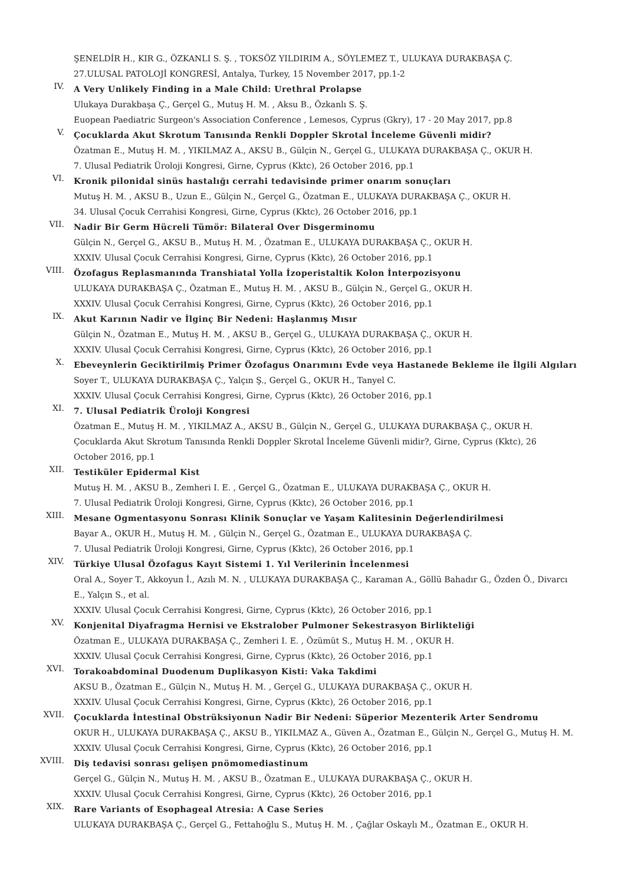ŞENELDİR H., KIR G., ÖZKANLI S. Ş. , TOKSÖZ YILDIRIM A., SÖYLEMEZ T., ULUKAYA DURAKBAŞA Ç.
27.ULUSAL PATOLOJİ KONGRESİ, Antalya, Turkey, 15 November 2017, pp.1-2
IV.
A Very Unlikely Finding in a Male Child: Urethral Prolapse
Ulukaya Durakbaşa Ç., Gerçel G., Mutuş H. M. , Aksu B., Özkanlı S. Ş.
Euopean Paediatric Surgeon's Association Conference , Lemesos, Cyprus (Gkry), 17 - 20 May 2017, pp.8
V.
Çocuklarda Akut Skrotum Tanısında Renkli Doppler Skrotal İnceleme Güvenli midir?
Özatman E., Mutuş H. M. , YIKILMAZ A., AKSU B., Gülçin N., Gerçel G., ULUKAYA DURAKBAŞA Ç., OKUR H.
7. Ulusal Pediatrik Üroloji Kongresi, Girne, Cyprus (Kktc), 26 October 2016, pp.1
VI.
Kronik pilonidal sinüs hastalığı cerrahi tedavisinde primer onarım sonuçları
Mutuş H. M. , AKSU B., Uzun E., Gülçin N., Gerçel G., Özatman E., ULUKAYA DURAKBAŞA Ç., OKUR H.
34. Ulusal Çocuk Cerrahisi Kongresi, Girne, Cyprus (Kktc), 26 October 2016, pp.1
VII.
Nadir Bir Germ Hücreli Tümör: Bilateral Over Disgerminomu
Gülçin N., Gerçel G., AKSU B., Mutuş H. M. , Özatman E., ULUKAYA DURAKBAŞA Ç., OKUR H.
XXXIV. Ulusal Çocuk Cerrahisi Kongresi, Girne, Cyprus (Kktc), 26 October 2016, pp.1
VIII.
Özofagus Replasmanında Transhiatal Yolla İzoperistaltik Kolon İnterpozisyonu
ULUKAYA DURAKBAŞA Ç., Özatman E., Mutuş H. M. , AKSU B., Gülçin N., Gerçel G., OKUR H.
XXXIV. Ulusal Çocuk Cerrahisi Kongresi, Girne, Cyprus (Kktc), 26 October 2016, pp.1
IX.
Akut Karının Nadir ve İlginç Bir Nedeni: Haşlanmış Mısır
Gülçin N., Özatman E., Mutuş H. M. , AKSU B., Gerçel G., ULUKAYA DURAKBAŞA Ç., OKUR H.
XXXIV. Ulusal Çocuk Cerrahisi Kongresi, Girne, Cyprus (Kktc), 26 October 2016, pp.1
X.
Ebeveynlerin Geciktirilmiş Primer Özofagus Onarımını Evde veya Hastanede Bekleme ile İlgili Algıları
Soyer T., ULUKAYA DURAKBAŞA Ç., Yalçın Ş., Gerçel G., OKUR H., Tanyel C.
XXXIV. Ulusal Çocuk Cerrahisi Kongresi, Girne, Cyprus (Kktc), 26 October 2016, pp.1
XI.
7. Ulusal Pediatrik Üroloji Kongresi
Özatman E., Mutuş H. M. , YIKILMAZ A., AKSU B., Gülçin N., Gerçel G., ULUKAYA DURAKBAŞA Ç., OKUR H.
Çocuklarda Akut Skrotum Tanısında Renkli Doppler Skrotal İnceleme Güvenli midir?, Girne, Cyprus (Kktc), 26 October 2016, pp.1
XII.
Testiküler Epidermal Kist
Mutuş H. M. , AKSU B., Zemheri I. E. , Gerçel G., Özatman E., ULUKAYA DURAKBAŞA Ç., OKUR H.
7. Ulusal Pediatrik Üroloji Kongresi, Girne, Cyprus (Kktc), 26 October 2016, pp.1
XIII.
Mesane Ogmentasyonu Sonrası Klinik Sonuçlar ve Yaşam Kalitesinin Değerlendirilmesi
Bayar A., OKUR H., Mutuş H. M. , Gülçin N., Gerçel G., Özatman E., ULUKAYA DURAKBAŞA Ç.
7. Ulusal Pediatrik Üroloji Kongresi, Girne, Cyprus (Kktc), 26 October 2016, pp.1
XIV.
Türkiye Ulusal Özofagus Kayıt Sistemi 1. Yıl Verilerinin İncelenmesi
Oral A., Soyer T., Akkoyun İ., Azılı M. N. , ULUKAYA DURAKBAŞA Ç., Karaman A., Göllü Bahadır G., Özden Ö., Divarcı E., Yalçın S., et al.
XXXIV. Ulusal Çocuk Cerrahisi Kongresi, Girne, Cyprus (Kktc), 26 October 2016, pp.1
XV.
Konjenital Diyafragma Hernisi ve Ekstralober Pulmoner Sekestrasyon Birlikteliği
Özatman E., ULUKAYA DURAKBAŞA Ç., Zemheri I. E. , Özümüt S., Mutuş H. M. , OKUR H.
XXXIV. Ulusal Çocuk Cerrahisi Kongresi, Girne, Cyprus (Kktc), 26 October 2016, pp.1
XVI.
Torakoabdominal Duodenum Duplikasyon Kisti: Vaka Takdimi
AKSU B., Özatman E., Gülçin N., Mutuş H. M. , Gerçel G., ULUKAYA DURAKBAŞA Ç., OKUR H.
XXXIV. Ulusal Çocuk Cerrahisi Kongresi, Girne, Cyprus (Kktc), 26 October 2016, pp.1
XVII.
Çocuklarda İntestinal Obstrüksiyonun Nadir Bir Nedeni: Süperior Mezenterik Arter Sendromu
OKUR H., ULUKAYA DURAKBAŞA Ç., AKSU B., YIKILMAZ A., Güven A., Özatman E., Gülçin N., Gerçel G., Mutuş H. M.
XXXIV. Ulusal Çocuk Cerrahisi Kongresi, Girne, Cyprus (Kktc), 26 October 2016, pp.1
XVIII.
Diş tedavisi sonrası gelişen pnömomediastinum
Gerçel G., Gülçin N., Mutuş H. M. , AKSU B., Özatman E., ULUKAYA DURAKBAŞA Ç., OKUR H.
XXXIV. Ulusal Çocuk Cerrahisi Kongresi, Girne, Cyprus (Kktc), 26 October 2016, pp.1
XIX.
Rare Variants of Esophageal Atresia: A Case Series
ULUKAYA DURAKBAŞA Ç., Gerçel G., Fettahoğlu S., Mutuş H. M. , Çağlar Oskaylı M., Özatman E., OKUR H.